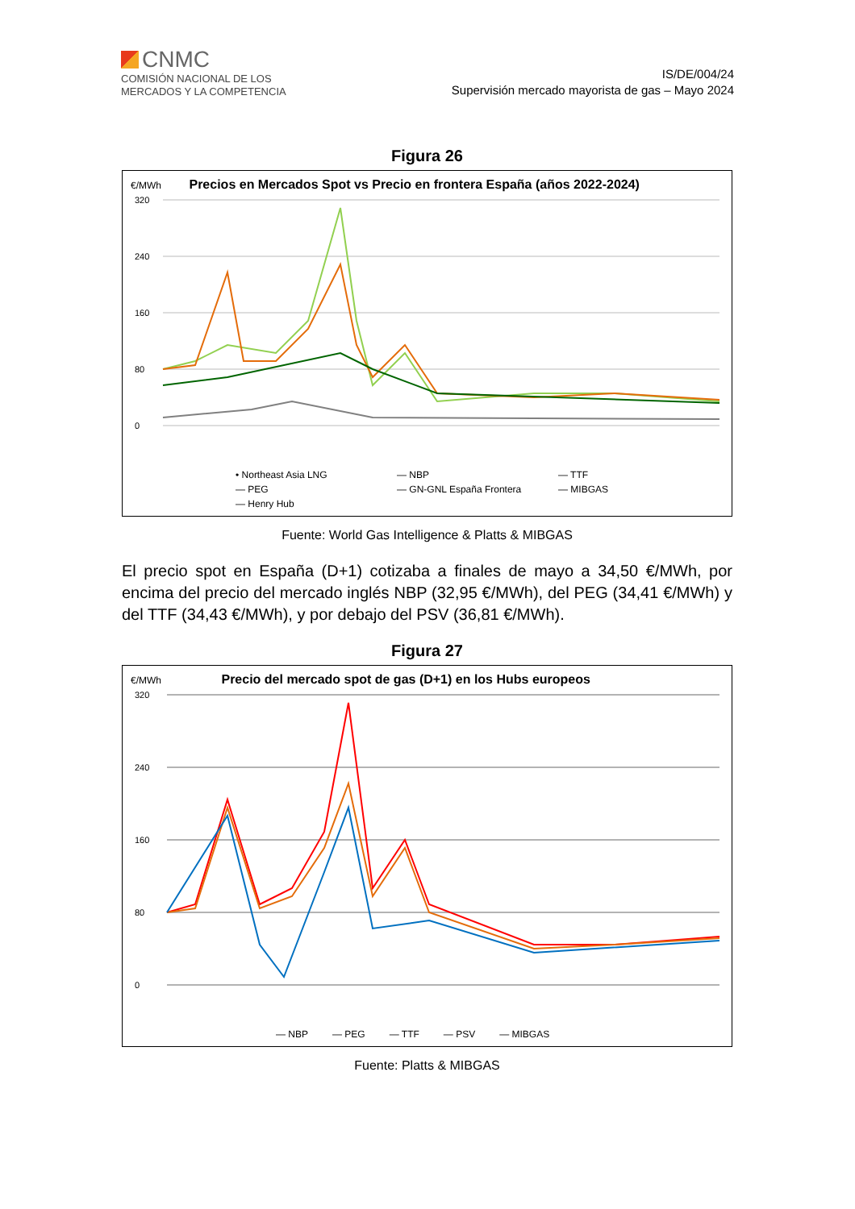CNMC
COMISIÓN NACIONAL DE LOS
MERCADOS Y LA COMPETENCIA
IS/DE/004/24
Supervisión mercado mayorista de gas – Mayo 2024
Figura 26
€/MWh Precios en Mercados Spot vs Precio en frontera España (años 2022-2024)
320
240
160
80
0
• Northeast Asia LNG — NBP — TTF — PEG — GN-GNL España Frontera — MIBGAS — Henry Hub
Fuente: World Gas Intelligence & Platts & MIBGAS
El precio spot en España (D+1) cotizaba a finales de mayo a 34,50 €/MWh, por encima del precio del mercado inglés NBP (32,95 €/MWh), del PEG (34,41 €/MWh) y del TTF (34,43 €/MWh), y por debajo del PSV (36,81 €/MWh).
Figura 27
€/MWh Precio del mercado spot de gas (D+1) en los Hubs europeos
320
240
160
80
0
— NBP — PEG — TTF — PSV — MIBGAS
Fuente: Platts & MIBGAS